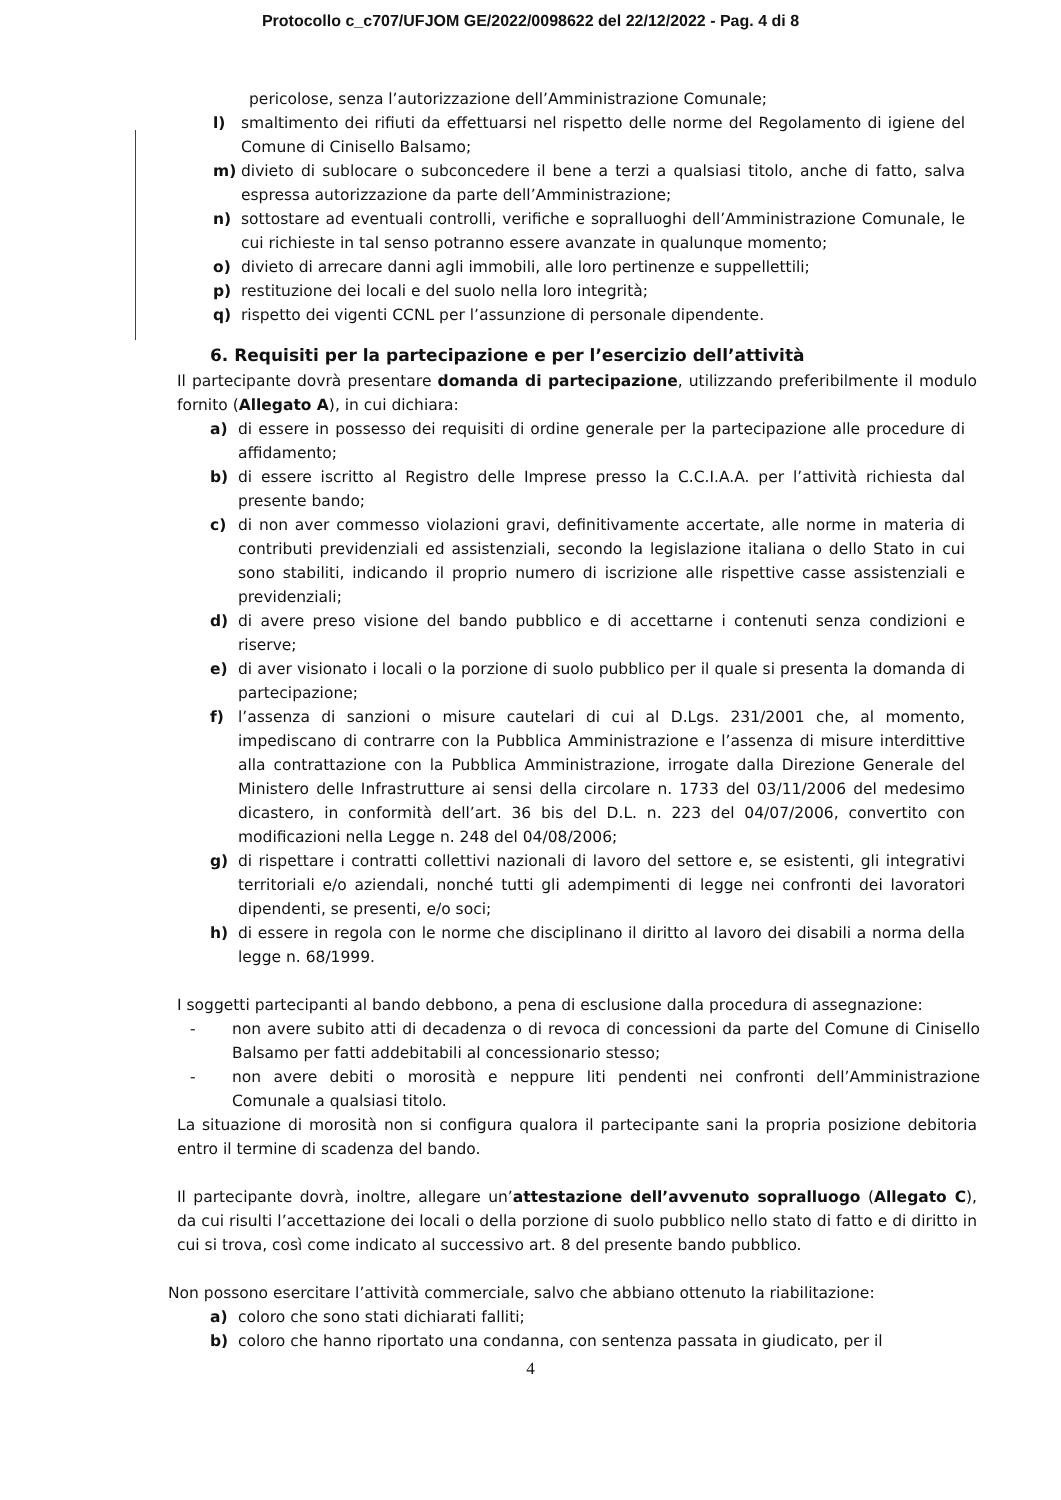Protocollo c_c707/UFJOM GE/2022/0098622 del 22/12/2022 - Pag. 4 di 8
pericolose, senza l’autorizzazione dell’Amministrazione Comunale;
l) smaltimento dei rifiuti da effettuarsi nel rispetto delle norme del Regolamento di igiene del Comune di Cinisello Balsamo;
m) divieto di sublocare o subconcedere il bene a terzi a qualsiasi titolo, anche di fatto, salva espressa autorizzazione da parte dell’Amministrazione;
n) sottostare ad eventuali controlli, verifiche e sopralluoghi dell’Amministrazione Comunale, le cui richieste in tal senso potranno essere avanzate in qualunque momento;
o) divieto di arrecare danni agli immobili, alle loro pertinenze e suppellettili;
p) restituzione dei locali e del suolo nella loro integrità;
q) rispetto dei vigenti CCNL per l’assunzione di personale dipendente.
6. Requisiti per la partecipazione e per l’esercizio dell’attività
Il partecipante dovrà presentare domanda di partecipazione, utilizzando preferibilmente il modulo fornito (Allegato A), in cui dichiara:
a) di essere in possesso dei requisiti di ordine generale per la partecipazione alle procedure di affidamento;
b) di essere iscritto al Registro delle Imprese presso la C.C.I.A.A. per l’attività richiesta dal presente bando;
c) di non aver commesso violazioni gravi, definitivamente accertate, alle norme in materia di contributi previdenziali ed assistenziali, secondo la legislazione italiana o dello Stato in cui sono stabiliti, indicando il proprio numero di iscrizione alle rispettive casse assistenziali e previdenziali;
d) di avere preso visione del bando pubblico e di accettarne i contenuti senza condizioni e riserve;
e) di aver visionato i locali o la porzione di suolo pubblico per il quale si presenta la domanda di partecipazione;
f) l’assenza di sanzioni o misure cautelari di cui al D.Lgs. 231/2001 che, al momento, impediscano di contrarre con la Pubblica Amministrazione e l’assenza di misure interdittive alla contrattazione con la Pubblica Amministrazione, irrogate dalla Direzione Generale del Ministero delle Infrastrutture ai sensi della circolare n. 1733 del 03/11/2006 del medesimo dicastero, in conformità dell’art. 36 bis del D.L. n. 223 del 04/07/2006, convertito con modificazioni nella Legge n. 248 del 04/08/2006;
g) di rispettare i contratti collettivi nazionali di lavoro del settore e, se esistenti, gli integrativi territoriali e/o aziendali, nonché tutti gli adempimenti di legge nei confronti dei lavoratori dipendenti, se presenti, e/o soci;
h) di essere in regola con le norme che disciplinano il diritto al lavoro dei disabili a norma della legge n. 68/1999.
I soggetti partecipanti al bando debbono, a pena di esclusione dalla procedura di assegnazione:
- non avere subito atti di decadenza o di revoca di concessioni da parte del Comune di Cinisello Balsamo per fatti addebitabili al concessionario stesso;
- non avere debiti o morosità e neppure liti pendenti nei confronti dell’Amministrazione Comunale a qualsiasi titolo.
La situazione di morosità non si configura qualora il partecipante sani la propria posizione debitoria entro il termine di scadenza del bando.
Il partecipante dovrà, inoltre, allegare un’attestazione dell’avvenuto sopralluogo (Allegato C), da cui risulti l’accettazione dei locali o della porzione di suolo pubblico nello stato di fatto e di diritto in cui si trova, così come indicato al successivo art. 8 del presente bando pubblico.
Non possono esercitare l’attività commerciale, salvo che abbiano ottenuto la riabilitazione:
a) coloro che sono stati dichiarati falliti;
b) coloro che hanno riportato una condanna, con sentenza passata in giudicato, per il
4